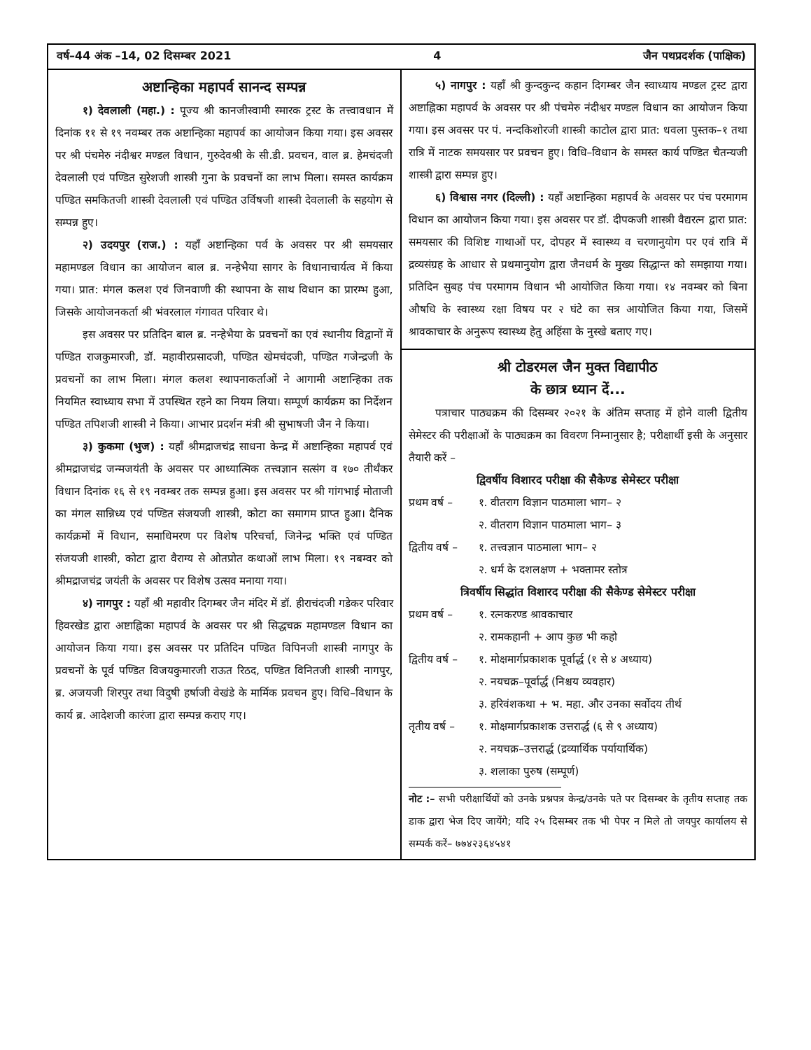वर्ष–44 अंक –14, 02 दिसम्बर 2021 4 जैन पथप्रदर्शक (पाक्षिक)
अष्टान्हिका महापर्व सानन्द सम्पन्न
१) देवलाली (महा.) : पूज्य श्री कानजीस्वामी स्मारक ट्रस्ट के तत्त्वावधान में दिनांक ११ से १९ नवम्बर तक अष्टान्हिका महापर्व का आयोजन किया गया। इस अवसर पर श्री पंचमेरु नंदीश्वर मण्डल विधान, गुरुदेवश्री के सी.डी. प्रवचन, वाल ब्र. हेमचंदजी देवलाली एवं पण्डित सुरेशजी शास्त्री गुना के प्रवचनों का लाभ मिला। समस्त कार्यक्रम पण्डित समकितजी शास्त्री देवलाली एवं पण्डित उर्विषजी शास्त्री देवलाली के सहयोग से सम्पन्न हुए।
२) उदयपुर (राज.) : यहाँ अष्टान्हिका पर्व के अवसर पर श्री समयसार महामण्डल विधान का आयोजन बाल ब्र. नन्हेभैया सागर के विधानाचार्यत्व में किया गया। प्रात: मंगल कलश एवं जिनवाणी की स्थापना के साथ विधान का प्रारम्भ हुआ, जिसके आयोजनकर्ता श्री भंवरलाल गंगावत परिवार थे।
इस अवसर पर प्रतिदिन बाल ब्र. नन्हेभैया के प्रवचनों का एवं स्थानीय विद्वानों में पण्डित राजकुमारजी, डॉ. महावीरप्रसादजी, पण्डित खेमचंदजी, पण्डित गजेन्द्रजी के प्रवचनों का लाभ मिला। मंगल कलश स्थापनाकर्ताओं ने आगामी अष्टान्हिका तक नियमित स्वाध्याय सभा में उपस्थित रहने का नियम लिया। सम्पूर्ण कार्यक्रम का निर्देशन पण्डित तपिशजी शास्त्री ने किया। आभार प्रदर्शन मंत्री श्री सुभाषजी जैन ने किया।
३) कुकमा (भुज) : यहाँ श्रीमद्राजचंद्र साधना केन्द्र में अष्टान्हिका महापर्व एवं श्रीमद्राजचंद्र जन्मजयंती के अवसर पर आध्यात्मिक तत्त्वज्ञान सत्संग व १७० तीर्थंकर विधान दिनांक १६ से १९ नवम्बर तक सम्पन्न हुआ। इस अवसर पर श्री गांगभाई मोताजी का मंगल सान्निध्य एवं पण्डित संजयजी शास्त्री, कोटा का समागम प्राप्त हुआ। दैनिक कार्यक्रमों में विधान, समाधिमरण पर विशेष परिचर्चा, जिनेन्द्र भक्ति एवं पण्डित संजयजी शास्त्री, कोटा द्वारा वैराग्य से ओतप्रोत कथाओं लाभ मिला। १९ नबम्वर को श्रीमद्राजचंद्र जयंती के अवसर पर विशेष उत्सव मनाया गया।
४) नागपुर : यहाँ श्री महावीर दिगम्बर जैन मंदिर में डॉ. हीराचंदजी गडेकर परिवार हिवरखेड द्वारा अष्टाह्निका महापर्व के अवसर पर श्री सिद्धचक्र महामण्डल विधान का आयोजन किया गया। इस अवसर पर प्रतिदिन पण्डित विपिनजी शास्त्री नागपुर के प्रवचनों के पूर्व पण्डित विजयकुमारजी राऊत रिठद, पण्डित विनितजी शास्त्री नागपुर, ब्र. अजयजी शिरपुर तथा विदुषी हर्षाजी वेखंडे के मार्मिक प्रवचन हुए। विधि–विधान के कार्य ब्र. आदेशजी कारंजा द्वारा सम्पन्न कराए गए।
५) नागपुर : यहाँ श्री कुन्दकुन्द कहान दिगम्बर जैन स्वाध्याय मण्डल ट्रस्ट द्वारा अष्टाह्निका महापर्व के अवसर पर श्री पंचमेरु नंदीश्वर मण्डल विधान का आयोजन किया गया। इस अवसर पर पं. नन्दकिशोरजी शास्त्री काटोल द्वारा प्रात: धवला पुस्तक–१ तथा रात्रि में नाटक समयसार पर प्रवचन हुए। विधि–विधान के समस्त कार्य पण्डित चैतन्यजी शास्त्री द्वारा सम्पन्न हुए।
६) विश्वास नगर (दिल्ली) : यहाँ अष्टान्हिका महापर्व के अवसर पर पंच परमागम विधान का आयोजन किया गया। इस अवसर पर डॉ. दीपकजी शास्त्री वैद्यरत्न द्वारा प्रात: समयसार की विशिष्ट गाथाओं पर, दोपहर में स्वास्थ्य व चरणानुयोग पर एवं रात्रि में द्रव्यसंग्रह के आधार से प्रथमानुयोग द्वारा जैनधर्म के मुख्य सिद्धान्त को समझाया गया। प्रतिदिन सुबह पंच परमागम विधान भी आयोजित किया गया। १४ नवम्बर को बिना औषधि के स्वास्थ्य रक्षा विषय पर २ घंटे का सत्र आयोजित किया गया, जिसमें श्रावकाचार के अनुरूप स्वास्थ्य हेतु अहिंसा के नुस्खे बताए गए।
श्री टोडरमल जैन मुक्त विद्यापीठ
के छात्र ध्यान दें...
पत्राचार पाठ्यक्रम की दिसम्बर २०२१ के अंतिम सप्ताह में होने वाली द्वितीय सेमेस्टर की परीक्षाओं के पाठ्यक्रम का विवरण निम्नानुसार है; परीक्षार्थी इसी के अनुसार तैयारी करें –
द्विवर्षीय विशारद परीक्षा की सैकेण्ड सेमेस्टर परीक्षा
प्रथम वर्ष – १. वीतराग विज्ञान पाठमाला भाग– २
२. वीतराग विज्ञान पाठमाला भाग– ३
द्वितीय वर्ष – १. तत्त्वज्ञान पाठमाला भाग– २
२. धर्म के दशलक्षण + भक्तामर स्तोत्र
त्रिवर्षीय सिद्धांत विशारद परीक्षा की सैकेण्ड सेमेस्टर परीक्षा
प्रथम वर्ष – १. रत्नकरण्ड श्रावकाचार
२. रामकहानी + आप कुछ भी कहो
द्वितीय वर्ष – १. मोक्षमार्गप्रकाशक पूर्वार्द्ध (१ से ४ अध्याय)
२. नयचक्र–पूर्वार्द्ध (निश्चय व्यवहार)
३. हरिवंशकथा + भ. महा. और उनका सर्वोदय तीर्थ
तृतीय वर्ष – १. मोक्षमार्गप्रकाशक उत्तरार्द्ध (६ से ९ अध्याय)
२. नयचक्र–उत्तरार्द्ध (द्रव्यार्थिक पर्यायार्थिक)
३. शलाका पुरुष (सम्पूर्ण)
नोट :– सभी परीक्षार्थियों को उनके प्रश्नपत्र केन्द्र/उनके पते पर दिसम्बर के तृतीय सप्ताह तक डाक द्वारा भेज दिए जायेंगे; यदि २५ दिसम्बर तक भी पेपर न मिले तो जयपुर कार्यालय से सम्पर्क करें– ७७४२३६४५४१